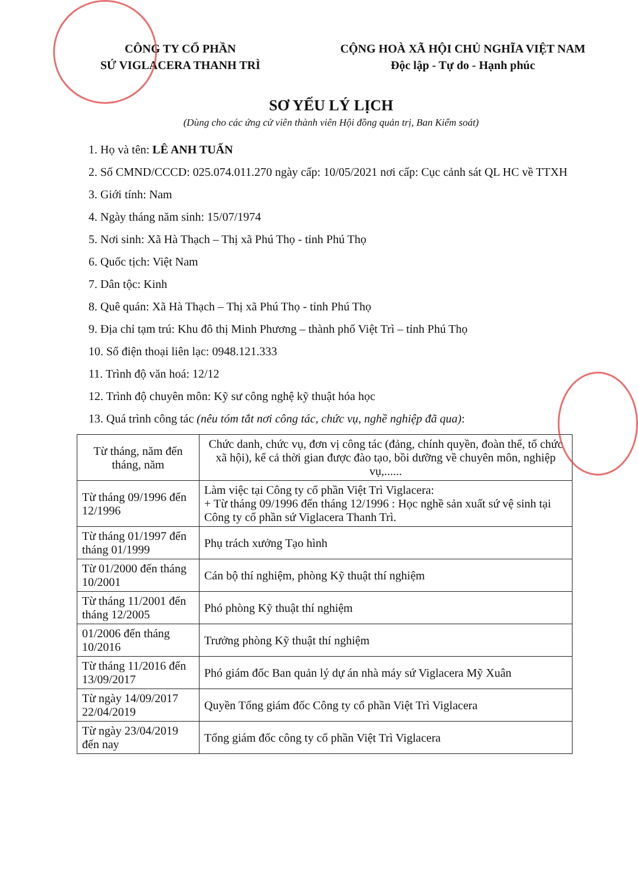CÔNG TY CỔ PHẦN
SỨ VIGLACERA THANH TRÌ
CỘNG HOÀ XÃ HỘI CHỦ NGHĨA VIỆT NAM
Độc lập - Tự do - Hạnh phúc
SƠ YẾU LÝ LỊCH
(Dùng cho các ứng cử viên thành viên Hội đồng quản trị, Ban Kiểm soát)
1. Họ và tên: LÊ ANH TUẤN
2. Số CMND/CCCD: 025.074.011.270 ngày cấp: 10/05/2021 nơi cấp: Cục cảnh sát QL HC về TTXH
3. Giới tính: Nam
4. Ngày tháng năm sinh: 15/07/1974
5. Nơi sinh: Xã Hà Thạch – Thị xã Phú Thọ - tỉnh Phú Thọ
6. Quốc tịch: Việt Nam
7. Dân tộc: Kinh
8. Quê quán: Xã Hà Thạch – Thị xã Phú Thọ - tỉnh Phú Thọ
9. Địa chỉ tạm trú: Khu đô thị Minh Phương – thành phố Việt Trì – tỉnh Phú Thọ
10. Số điện thoại liên lạc: 0948.121.333
11. Trình độ văn hoá: 12/12
12. Trình độ chuyên môn: Kỹ sư công nghệ kỹ thuật hóa học
13. Quá trình công tác (nêu tóm tắt nơi công tác, chức vụ, nghề nghiệp đã qua):
| Từ tháng, năm đến tháng, năm | Chức danh, chức vụ, đơn vị công tác (đảng, chính quyền, đoàn thể, tổ chức xã hội), kể cả thời gian được đào tạo, bồi dưỡng về chuyên môn, nghiệp vụ,...... |
| --- | --- |
| Từ tháng 09/1996 đến 12/1996 | Làm việc tại Công ty cổ phần Việt Trì Viglacera: + Từ tháng 09/1996 đến tháng 12/1996 : Học nghề sản xuất sứ vệ sinh tại Công ty cổ phần sứ Viglacera Thanh Trì. |
| Từ tháng 01/1997 đến tháng 01/1999 | Phụ trách xưởng Tạo hình |
| Từ 01/2000 đến tháng 10/2001 | Cán bộ thí nghiệm, phòng Kỹ thuật thí nghiệm |
| Từ tháng 11/2001 đến tháng 12/2005 | Phó phòng Kỹ thuật thí nghiệm |
| 01/2006 đến tháng 10/2016 | Trưởng phòng Kỹ thuật thí nghiệm |
| Từ tháng 11/2016 đến 13/09/2017 | Phó giám đốc Ban quản lý dự án nhà máy sứ Viglacera Mỹ Xuân |
| Từ ngày 14/09/2017 22/04/2019 | Quyền Tổng giám đốc Công ty cổ phần Việt Trì Viglacera |
| Từ ngày 23/04/2019 đến nay | Tổng giám đốc công ty cổ phần Việt Trì Viglacera |